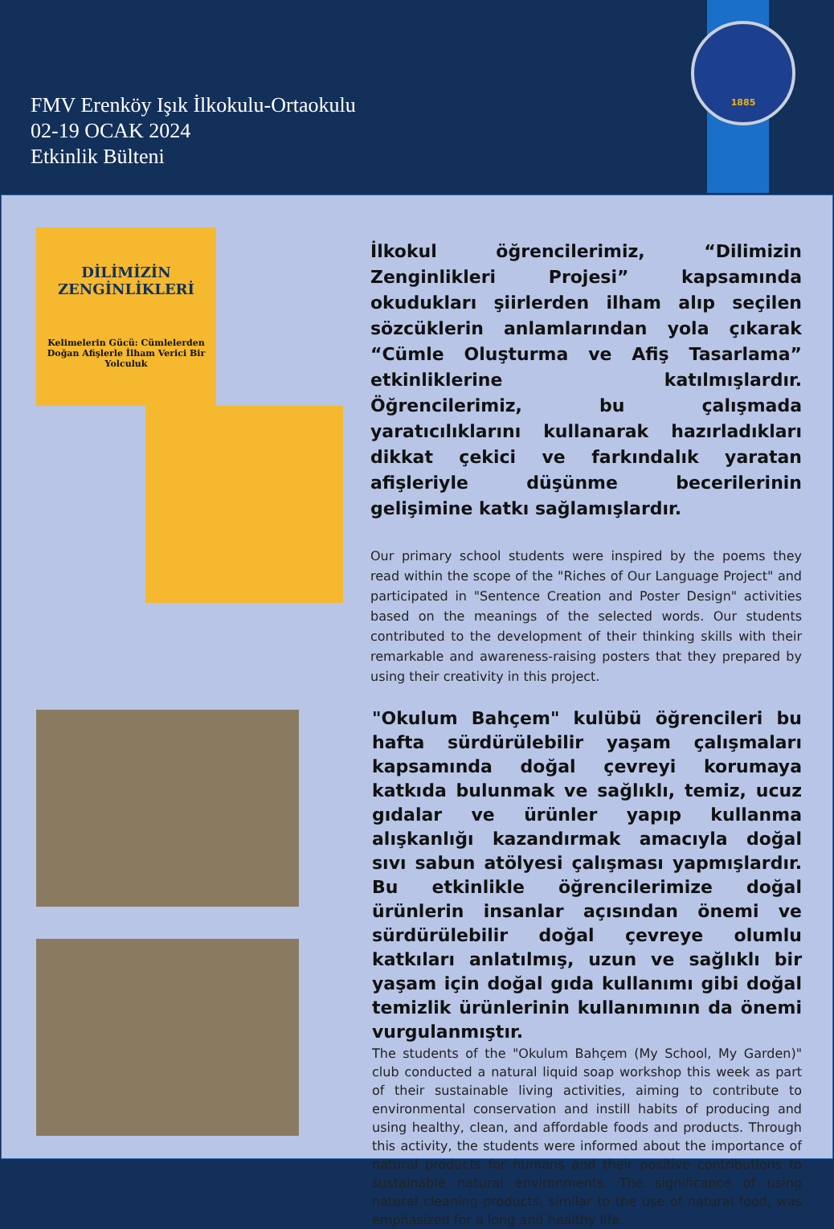FMV Erenköy Işık İlkokulu-Ortaokulu
02-19 OCAK 2024
Etkinlik Bülteni
1885
DİLİMİZİN
ZENGİNLİKLERİ
Kelimelerin Gücü: Cümlelerden Doğan Afişlerle İlham Verici Bir Yolculuk
İlkokul öğrencilerimiz, “Dilimizin Zenginlikleri Projesi” kapsamında okudukları şiirlerden ilham alıp seçilen sözcüklerin anlamlarından yola çıkarak “Cümle Oluşturma ve Afiş Tasarlama” etkinliklerine katılmışlardır. Öğrencilerimiz, bu çalışmada yaratıcılıklarını kullanarak hazırladıkları dikkat çekici ve farkındalık yaratan afişleriyle düşünme becerilerinin gelişimine katkı sağlamışlardır.
Our primary school students were inspired by the poems they read within the scope of the "Riches of Our Language Project" and participated in "Sentence Creation and Poster Design" activities based on the meanings of the selected words. Our students contributed to the development of their thinking skills with their remarkable and awareness-raising posters that they prepared by using their creativity in this project.
"Okulum Bahçem" kulübü öğrencileri bu hafta sürdürülebilir yaşam çalışmaları kapsamında doğal çevreyi korumaya katkıda bulunmak ve sağlıklı, temiz, ucuz gıdalar ve ürünler yapıp kullanma alışkanlığı kazandırmak amacıyla doğal sıvı sabun atölyesi çalışması yapmışlardır. Bu etkinlikle öğrencilerimize doğal ürünlerin insanlar açısından önemi ve sürdürülebilir doğal çevreye olumlu katkıları anlatılmış, uzun ve sağlıklı bir yaşam için doğal gıda kullanımı gibi doğal temizlik ürünlerinin kullanımının da önemi vurgulanmıştır.
The students of the "Okulum Bahçem (My School, My Garden)" club conducted a natural liquid soap workshop this week as part of their sustainable living activities, aiming to contribute to environmental conservation and instill habits of producing and using healthy, clean, and affordable foods and products. Through this activity, the students were informed about the importance of natural products for humans and their positive contributions to sustainable natural environments. The significance of using natural cleaning products, similar to the use of natural food, was emphasized for a long and healthy life.